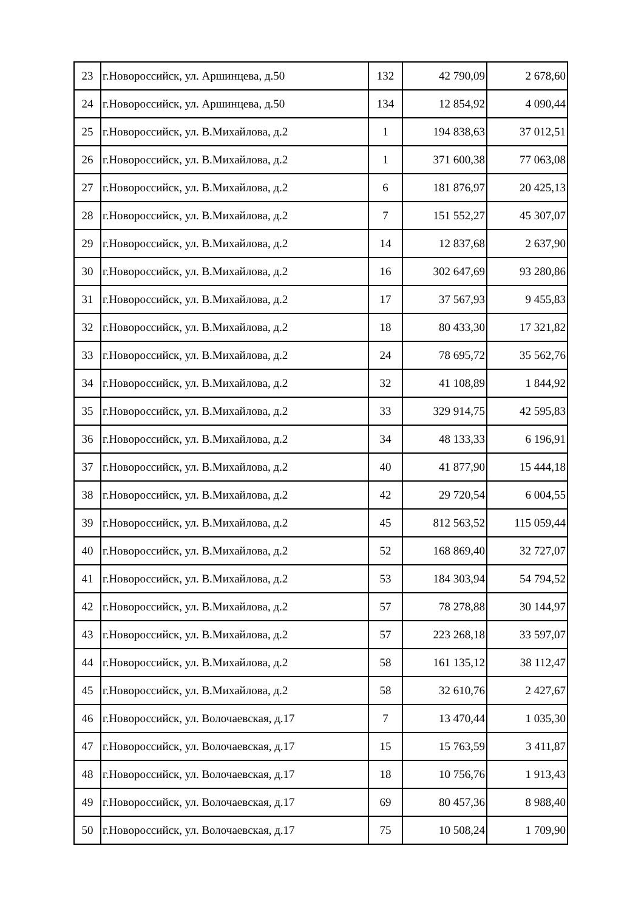| 23 | г.Новороссийск, ул. Аршинцева, д.50 | 132 | 42 790,09 | 2 678,60 |
| 24 | г.Новороссийск, ул. Аршинцева, д.50 | 134 | 12 854,92 | 4 090,44 |
| 25 | г.Новороссийск, ул. В.Михайлова, д.2 | 1 | 194 838,63 | 37 012,51 |
| 26 | г.Новороссийск, ул. В.Михайлова, д.2 | 1 | 371 600,38 | 77 063,08 |
| 27 | г.Новороссийск, ул. В.Михайлова, д.2 | 6 | 181 876,97 | 20 425,13 |
| 28 | г.Новороссийск, ул. В.Михайлова, д.2 | 7 | 151 552,27 | 45 307,07 |
| 29 | г.Новороссийск, ул. В.Михайлова, д.2 | 14 | 12 837,68 | 2 637,90 |
| 30 | г.Новороссийск, ул. В.Михайлова, д.2 | 16 | 302 647,69 | 93 280,86 |
| 31 | г.Новороссийск, ул. В.Михайлова, д.2 | 17 | 37 567,93 | 9 455,83 |
| 32 | г.Новороссийск, ул. В.Михайлова, д.2 | 18 | 80 433,30 | 17 321,82 |
| 33 | г.Новороссийск, ул. В.Михайлова, д.2 | 24 | 78 695,72 | 35 562,76 |
| 34 | г.Новороссийск, ул. В.Михайлова, д.2 | 32 | 41 108,89 | 1 844,92 |
| 35 | г.Новороссийск, ул. В.Михайлова, д.2 | 33 | 329 914,75 | 42 595,83 |
| 36 | г.Новороссийск, ул. В.Михайлова, д.2 | 34 | 48 133,33 | 6 196,91 |
| 37 | г.Новороссийск, ул. В.Михайлова, д.2 | 40 | 41 877,90 | 15 444,18 |
| 38 | г.Новороссийск, ул. В.Михайлова, д.2 | 42 | 29 720,54 | 6 004,55 |
| 39 | г.Новороссийск, ул. В.Михайлова, д.2 | 45 | 812 563,52 | 115 059,44 |
| 40 | г.Новороссийск, ул. В.Михайлова, д.2 | 52 | 168 869,40 | 32 727,07 |
| 41 | г.Новороссийск, ул. В.Михайлова, д.2 | 53 | 184 303,94 | 54 794,52 |
| 42 | г.Новороссийск, ул. В.Михайлова, д.2 | 57 | 78 278,88 | 30 144,97 |
| 43 | г.Новороссийск, ул. В.Михайлова, д.2 | 57 | 223 268,18 | 33 597,07 |
| 44 | г.Новороссийск, ул. В.Михайлова, д.2 | 58 | 161 135,12 | 38 112,47 |
| 45 | г.Новороссийск, ул. В.Михайлова, д.2 | 58 | 32 610,76 | 2 427,67 |
| 46 | г.Новороссийск, ул. Волочаевская, д.17 | 7 | 13 470,44 | 1 035,30 |
| 47 | г.Новороссийск, ул. Волочаевская, д.17 | 15 | 15 763,59 | 3 411,87 |
| 48 | г.Новороссийск, ул. Волочаевская, д.17 | 18 | 10 756,76 | 1 913,43 |
| 49 | г.Новороссийск, ул. Волочаевская, д.17 | 69 | 80 457,36 | 8 988,40 |
| 50 | г.Новороссийск, ул. Волочаевская, д.17 | 75 | 10 508,24 | 1 709,90 |